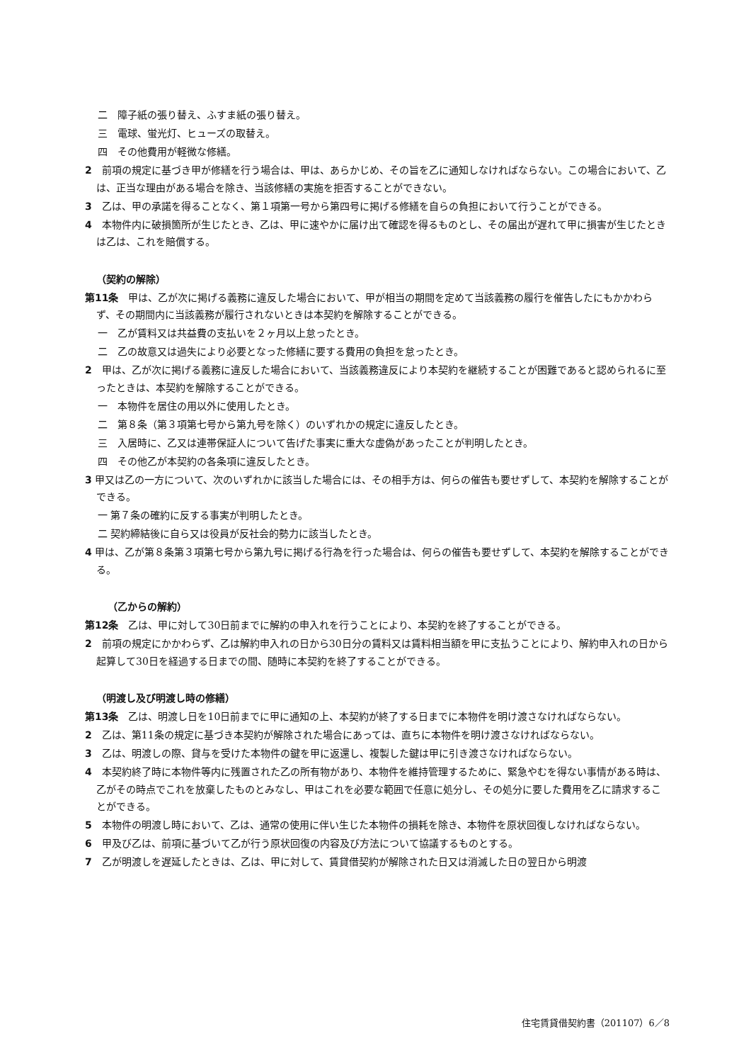二　障子紙の張り替え、ふすま紙の張り替え。
三　電球、蛍光灯、ヒューズの取替え。
四　その他費用が軽微な修繕。
2　前項の規定に基づき甲が修繕を行う場合は、甲は、あらかじめ、その旨を乙に通知しなければならない。この場合において、乙は、正当な理由がある場合を除き、当該修繕の実施を拒否することができない。
3　乙は、甲の承諾を得ることなく、第１項第一号から第四号に掲げる修繕を自らの負担において行うことができる。
4　本物件内に破損箇所が生じたとき、乙は、甲に速やかに届け出て確認を得るものとし、その届出が遅れて甲に損害が生じたときは乙は、これを賠償する。
（契約の解除）
第11条　甲は、乙が次に掲げる義務に違反した場合において、甲が相当の期間を定めて当該義務の履行を催告したにもかかわらず、その期間内に当該義務が履行されないときは本契約を解除することができる。
一　乙が賃料又は共益費の支払いを２ヶ月以上怠ったとき。
二　乙の故意又は過失により必要となった修繕に要する費用の負担を怠ったとき。
2　甲は、乙が次に掲げる義務に違反した場合において、当該義務違反により本契約を継続することが困難であると認められるに至ったときは、本契約を解除することができる。
一　本物件を居住の用以外に使用したとき。
二　第８条（第３項第七号から第九号を除く）のいずれかの規定に違反したとき。
三　入居時に、乙又は連帯保証人について告げた事実に重大な虚偽があったことが判明したとき。
四　その他乙が本契約の各条項に違反したとき。
3 甲又は乙の一方について、次のいずれかに該当した場合には、その相手方は、何らの催告も要せずして、本契約を解除することができる。
一 第７条の確約に反する事実が判明したとき。
二 契約締結後に自ら又は役員が反社会的勢力に該当したとき。
4 甲は、乙が第８条第３項第七号から第九号に掲げる行為を行った場合は、何らの催告も要せずして、本契約を解除することができる。
（乙からの解約）
第12条　乙は、甲に対して30日前までに解約の申入れを行うことにより、本契約を終了することができる。
2　前項の規定にかかわらず、乙は解約申入れの日から30日分の賃料又は賃料相当額を甲に支払うことにより、解約申入れの日から起算して30日を経過する日までの間、随時に本契約を終了することができる。
（明渡し及び明渡し時の修繕）
第13条　乙は、明渡し日を10日前までに甲に通知の上、本契約が終了する日までに本物件を明け渡さなければならない。
2　乙は、第11条の規定に基づき本契約が解除された場合にあっては、直ちに本物件を明け渡さなければならない。
3　乙は、明渡しの際、貸与を受けた本物件の鍵を甲に返還し、複製した鍵は甲に引き渡さなければならない。
4　本契約終了時に本物件等内に残置された乙の所有物があり、本物件を維持管理するために、緊急やむを得ない事情がある時は、乙がその時点でこれを放棄したものとみなし、甲はこれを必要な範囲で任意に処分し、その処分に要した費用を乙に請求することができる。
5　本物件の明渡し時において、乙は、通常の使用に伴い生じた本物件の損耗を除き、本物件を原状回復しなければならない。
6　甲及び乙は、前項に基づいて乙が行う原状回復の内容及び方法について協議するものとする。
7　乙が明渡しを遅延したときは、乙は、甲に対して、賃貸借契約が解除された日又は消滅した日の翌日から明渡
住宅賃貸借契約書（201107）6／8